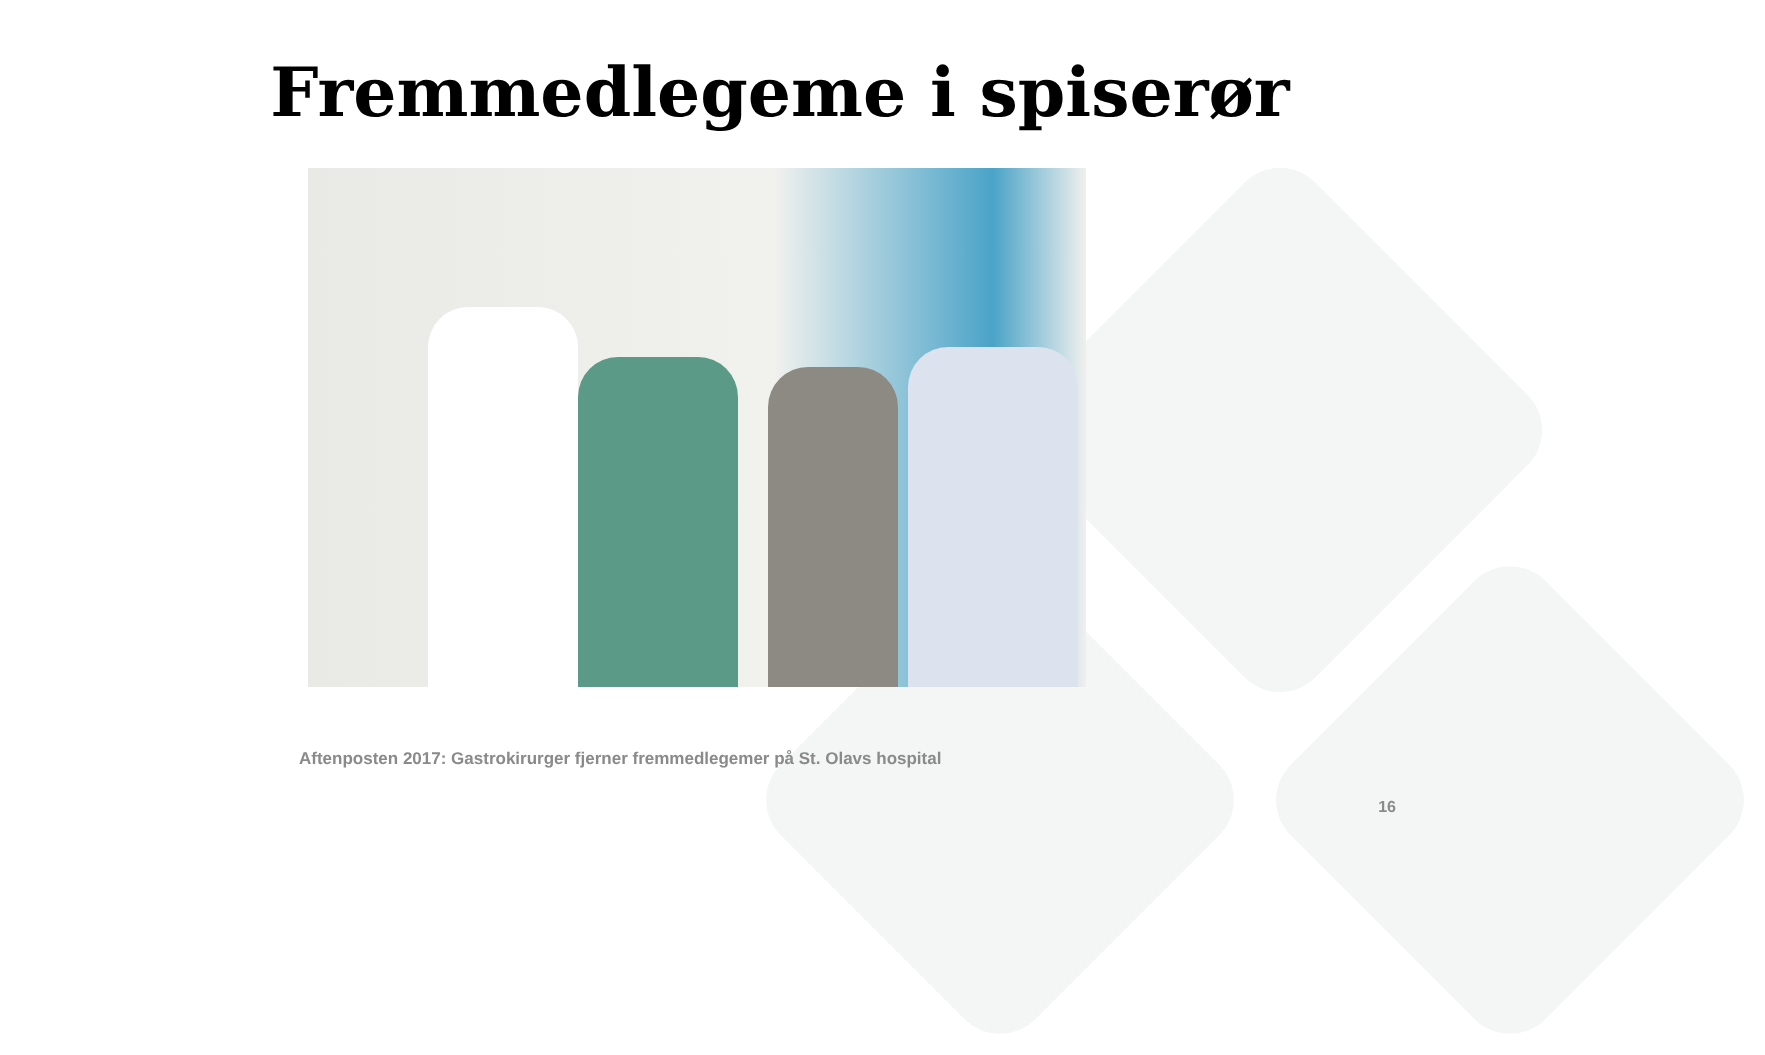Fremmedlegeme i spiserør
Aftenposten 2017: Gastrokirurger fjerner fremmedlegemer på St. Olavs hospital
16